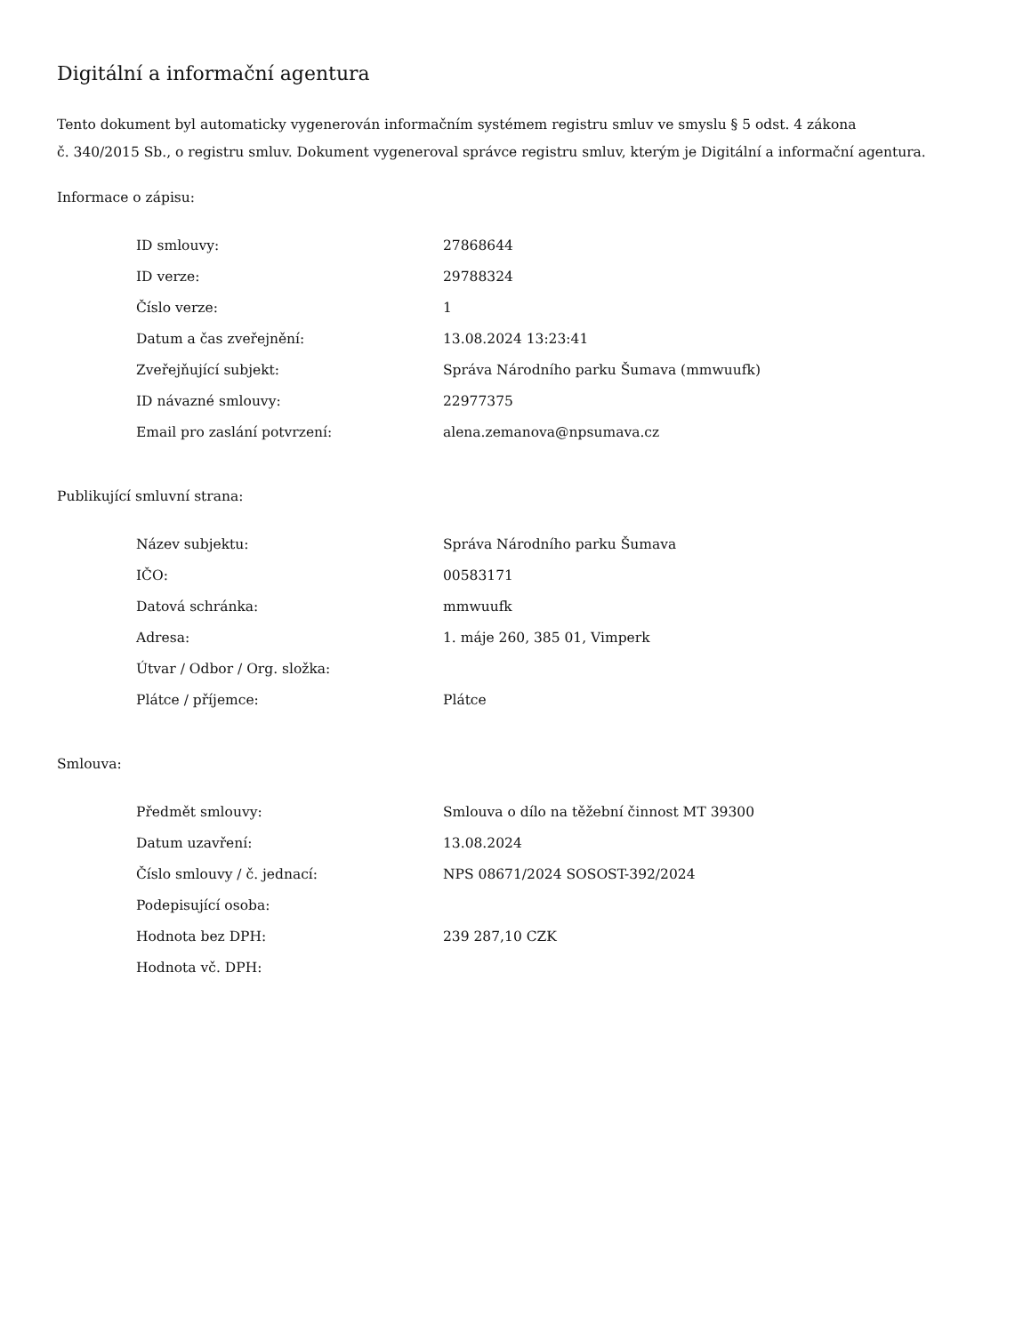Digitální a informační agentura
Tento dokument byl automaticky vygenerován informačním systémem registru smluv ve smyslu § 5 odst. 4 zákona
č. 340/2015 Sb., o registru smluv. Dokument vygeneroval správce registru smluv, kterým je Digitální a informační agentura.
Informace o zápisu:
| ID smlouvy: | 27868644 |
| ID verze: | 29788324 |
| Číslo verze: | 1 |
| Datum a čas zveřejnění: | 13.08.2024 13:23:41 |
| Zveřejňující subjekt: | Správa Národního parku Šumava (mmwuufk) |
| ID návazné smlouvy: | 22977375 |
| Email pro zaslání potvrzení: | alena.zemanova@npsumava.cz |
Publikující smluvní strana:
| Název subjektu: | Správa Národního parku Šumava |
| IČO: | 00583171 |
| Datová schránka: | mmwuufk |
| Adresa: | 1. máje 260, 385 01, Vimperk |
| Útvar / Odbor / Org. složka: | |
| Plátce / příjemce: | Plátce |
Smlouva:
| Předmět smlouvy: | Smlouva o dílo na těžební činnost MT 39300 |
| Datum uzavření: | 13.08.2024 |
| Číslo smlouvy / č. jednací: | NPS 08671/2024 SOSOST-392/2024 |
| Podepisující osoba: | |
| Hodnota bez DPH: | 239 287,10 CZK |
| Hodnota vč. DPH: | |